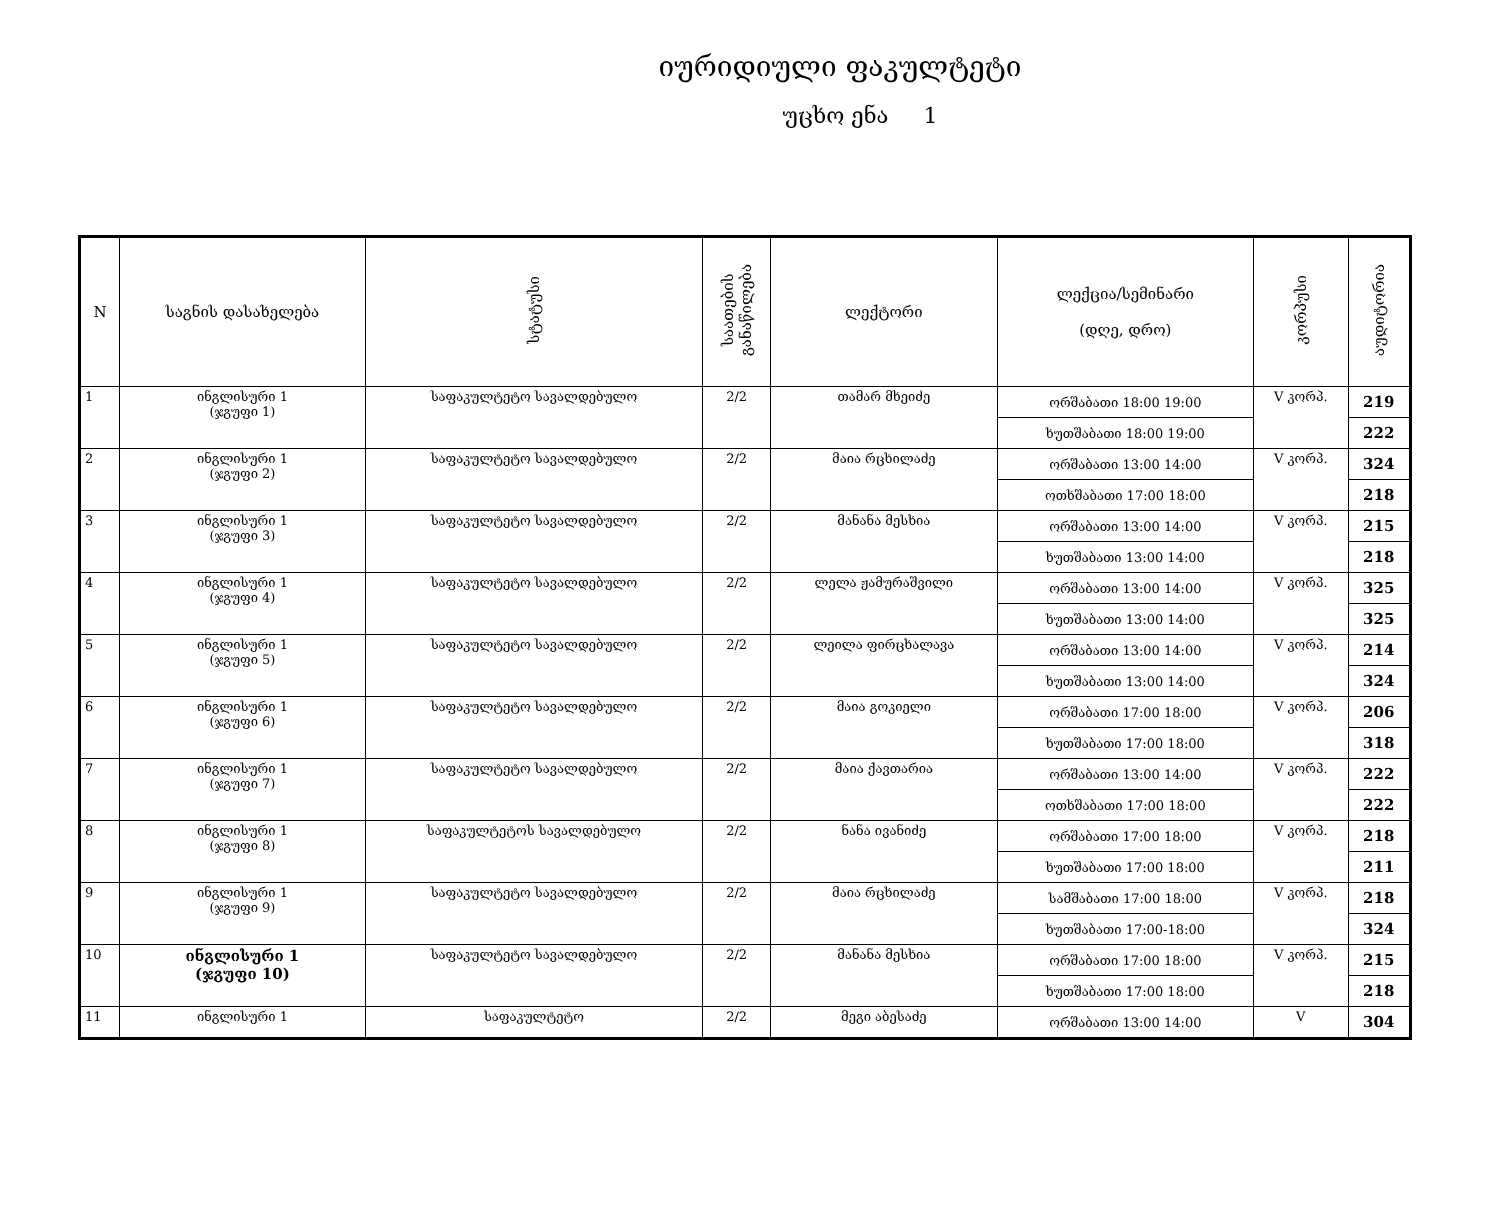იურიდიული ფაკულტეტი
უცხო ენა 1
| N | საგნის დასახელება | სტატუსი | საათების განაწილება | ლექტორი | ლექცია/სემინარი (დღე, დრო) | კორპუსი | აუდიტორია |
| --- | --- | --- | --- | --- | --- | --- | --- |
| 1 | ინგლისური 1 (ჯგუფი 1) | საფაკულტეტო სავალდებულო | 2/2 | თამარ მხეიძე | ორშაბათი 18:00 19:00 | V კორპ. | 219 |
| | | | | | ხუთშაბათი 18:00 19:00 | | 222 |
| 2 | ინგლისური 1 (ჯგუფი 2) | საფაკულტეტო სავალდებულო | 2/2 | მაია რცხილაძე | ორშაბათი 13:00 14:00 | V კორპ. | 324 |
| | | | | | ოთხშაბათი 17:00 18:00 | | 218 |
| 3 | ინგლისური 1 (ჯგუფი 3) | საფაკულტეტო სავალდებულო | 2/2 | მანანა მესხია | ორშაბათი 13:00 14:00 | V კორპ. | 215 |
| | | | | | ხუთშაბათი 13:00 14:00 | | 218 |
| 4 | ინგლისური 1 (ჯგუფი 4) | საფაკულტეტო სავალდებულო | 2/2 | ლელა ჟამურაშვილი | ორშაბათი 13:00 14:00 | V კორპ. | 325 |
| | | | | | ხუთშაბათი 13:00 14:00 | | 325 |
| 5 | ინგლისური 1 (ჯგუფი 5) | საფაკულტეტო სავალდებულო | 2/2 | ლეილა ფირცხალავა | ორშაბათი 13:00 14:00 | V კორპ. | 214 |
| | | | | | ხუთშაბათი 13:00 14:00 | | 324 |
| 6 | ინგლისური 1 (ჯგუფი 6) | საფაკულტეტო სავალდებულო | 2/2 | მაია გოკიელი | ორშაბათი 17:00 18:00 | V კორპ. | 206 |
| | | | | | ხუთშაბათი 17:00 18:00 | | 318 |
| 7 | ინგლისური 1 (ჯგუფი 7) | საფაკულტეტო სავალდებულო | 2/2 | მაია ქავთარია | ორშაბათი 13:00 14:00 | V კორპ. | 222 |
| | | | | | ოთხშაბათი 17:00 18:00 | | 222 |
| 8 | ინგლისური 1 (ჯგუფი 8) | საფაკულტეტოს სავალდებულო | 2/2 | ნანა ივანიძე | ორშაბათი 17:00 18:00 | V კორპ. | 218 |
| | | | | | ხუთშაბათი 17:00 18:00 | | 211 |
| 9 | ინგლისური 1 (ჯგუფი 9) | საფაკულტეტო სავალდებულო | 2/2 | მაია რცხილაძე | სამშაბათი 17:00 18:00 | V კორპ. | 218 |
| | | | | | ხუთშაბათი 17:00-18:00 | | 324 |
| 10 | ინგლისური 1 (ჯგუფი 10) | საფაკულტეტო სავალდებულო | 2/2 | მანანა მესხია | ორშაბათი 17:00 18:00 | V კორპ. | 215 |
| | | | | | ხუთშაბათი 17:00 18:00 | | 218 |
| 11 | ინგლისური 1 | საფაკულტეტო | 2/2 | მეგი აბესაძე | ორშაბათი 13:00 14:00 | V | 304 |